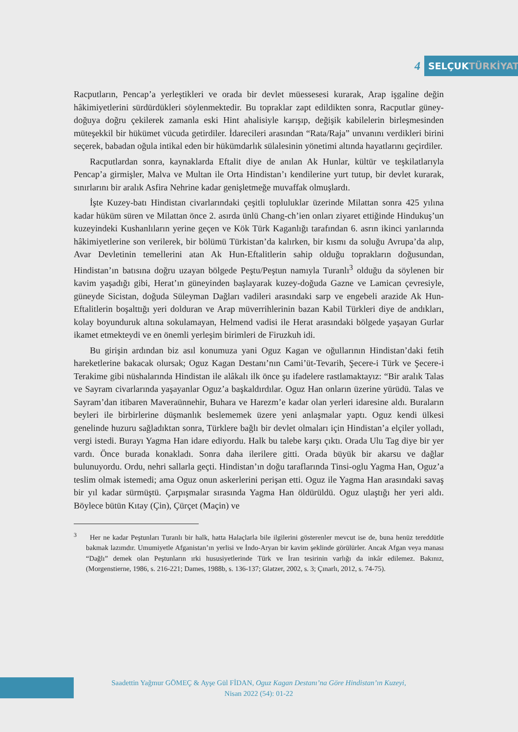4
SELÇUK TÜRKİYAT
Racputların, Pencap’a yerleştikleri ve orada bir devlet müessesesi kurarak, Arap işgaline değin hâkimiyetlerini sürdürdükleri söylenmektedir. Bu topraklar zapt edildikten sonra, Racputlar güney-doğuya doğru çekilerek zamanla eski Hint ahalisiyle karışıp, değişik kabilelerin birleşmesinden müteşekkil bir hükümet vücuda getirdiler. İdarecileri arasından “Rata/Raja” unvanını verdikleri birini seçerek, babadan oğula intikal eden bir hükümdarlık sülalesinin yönetimi altında hayatlarını geçirdiler.
Racputlardan sonra, kaynaklarda Eftalit diye de anılan Ak Hunlar, kültür ve teşkilatlarıyla Pencap’a girmişler, Malva ve Multan ile Orta Hindistan’ı kendilerine yurt tutup, bir devlet kurarak, sınırlarını bir aralık Asfira Nehrine kadar genişletmeğe muvaffak olmuşlardı.
İşte Kuzey-batı Hindistan civarlarındaki çeşitli topluluklar üzerinde Milattan sonra 425 yılına kadar hüküm süren ve Milattan önce 2. asırda ünlü Chang-ch’ien onları ziyaret ettiğinde Hindukuş’un kuzeyindeki Kushanlıların yerine geçen ve Kök Türk Kaganlığı tarafından 6. asrın ikinci yarılarında hâkimiyetlerine son verilerek, bir bölümü Türkistan’da kalırken, bir kısmı da soluğu Avrupa’da alıp, Avar Devletinin temellerini atan Ak Hun-Eftalitlerin sahip olduğu toprakların doğusundan, Hindistan’ın batısına doğru uzayan bölgede Peştu/Peştun namıyla Turanlı<sup>3</sup> olduğu da söylenen bir kavim yaşadığı gibi, Herat’ın güneyinden başlayarak kuzey-doğuda Gazne ve Lamican çevresiyle, güneyde Sicistan, doğuda Süleyman Dağları vadileri arasındaki sarp ve engebeli arazide Ak Hun-Eftalitlerin boşalttığı yeri dolduran ve Arap müverrihlerinin bazan Kabil Türkleri diye de andıkları, kolay boyunduruk altına sokulamayan, Helmend vadisi ile Herat arasındaki bölgede yaşayan Gurlar ikamet etmekteydi ve en önemli yerleşim birimleri de Firuzkuh idi.
Bu girişin ardından biz asıl konumuza yani Oguz Kagan ve oğullarının Hindistan’daki fetih hareketlerine bakacak olursak; Oguz Kagan Destanı’nın Cami’üt-Tevarih, Şecere-i Türk ve Şecere-i Terakime gibi nüshalarında Hindistan ile alâkalı ilk önce şu ifadelere rastlamaktayız: “Bir aralık Talas ve Sayram civarlarında yaşayanlar Oguz’a başkaldırdılar. Oguz Han onların üzerine yürüdü. Talas ve Sayram’dan itibaren Maveraünnehir, Buhara ve Harezm’e kadar olan yerleri idaresine aldı. Buraların beyleri ile birbirlerine düşmanlık beslememek üzere yeni anlaşmalar yaptı. Oguz kendi ülkesi genelinde huzuru sağladıktan sonra, Türklere bağlı bir devlet olmaları için Hindistan’a elçiler yolladı, vergi istedi. Burayı Yagma Han idare ediyordu. Halk bu talebe karşı çıktı. Orada Ulu Tag diye bir yer vardı. Önce burada konakladı. Sonra daha ilerilere gitti. Orada büyük bir akarsu ve dağlar bulunuyordu. Ordu, nehri sallarla geçti. Hindistan’ın doğu taraflarında Tinsi-oglu Yagma Han, Oguz’a teslim olmak istemedi; ama Oguz onun askerlerini perişan etti. Oguz ile Yagma Han arasındaki savaş bir yıl kadar sürmüştü. Çarpışmalar sırasında Yagma Han öldürüldü. Oguz ulaştığı her yeri aldı. Böylece bütün Kıtay (Çin), Çürçet (Maçin) ve
<sup>3</sup> Her ne kadar Peştunları Turanlı bir halk, hatta Halaçlarla bile ilgilerini gösterenler mevcut ise de, buna henüz tereddütle bakmak lazımdır. Umumiyetle Afganistan’ın yerlisi ve İndo-Aryan bir kavim şeklinde görülürler. Ancak Afgan veya manası “Dağlı” demek olan Peştunların ırki hususiyetlerinde Türk ve İran tesirinin varlığı da inkâr edilemez. Bakınız, (Morgenstierne, 1986, s. 216-221; Dames, 1988b, s. 136-137; Glatzer, 2002, s. 3; Çınarlı, 2012, s. 74-75).
Saadettin Yağmur GÖMEÇ & Ayşe Gül FİDAN, Oguz Kagan Destanı’na Göre Hindistan’ın Kuzeyi,
Nisan 2022 (54): 01-22